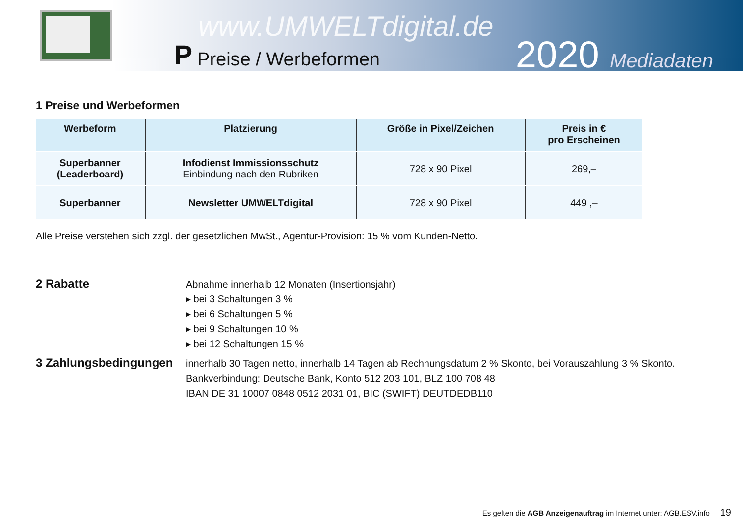www.UMWELTdigital.de
P Preise / Werbeformen
2020 Mediadaten
1 Preise und Werbeformen
| Werbeform | Platzierung | Größe in Pixel/Zeichen | Preis in € pro Erscheinen |
| --- | --- | --- | --- |
| Superbanner (Leaderboard) | Infodienst Immissionsschutz Einbindung nach den Rubriken | 728 x 90 Pixel | 269,– |
| Superbanner | Newsletter UMWELTdigital | 728 x 90 Pixel | 449 ,– |
Alle Preise verstehen sich zzgl. der gesetzlichen MwSt., Agentur-Provision: 15 % vom Kunden-Netto.
2 Rabatte
Abnahme innerhalb 12 Monaten (Insertionsjahr)
▸ bei 3 Schaltungen 3 %
▸ bei 6 Schaltungen 5 %
▸ bei 9 Schaltungen 10 %
▸ bei 12 Schaltungen 15 %
3 Zahlungsbedingungen
innerhalb 30 Tagen netto, innerhalb 14 Tagen ab Rechnungsdatum 2 % Skonto, bei Vorauszahlung 3 % Skonto.
Bankverbindung: Deutsche Bank, Konto 512 203 101, BLZ 100 708 48
IBAN DE 31 10007 0848 0512 2031 01, BIC (SWIFT) DEUTDEDB110
Es gelten die AGB Anzeigenauftrag im Internet unter: AGB.ESV.info 19